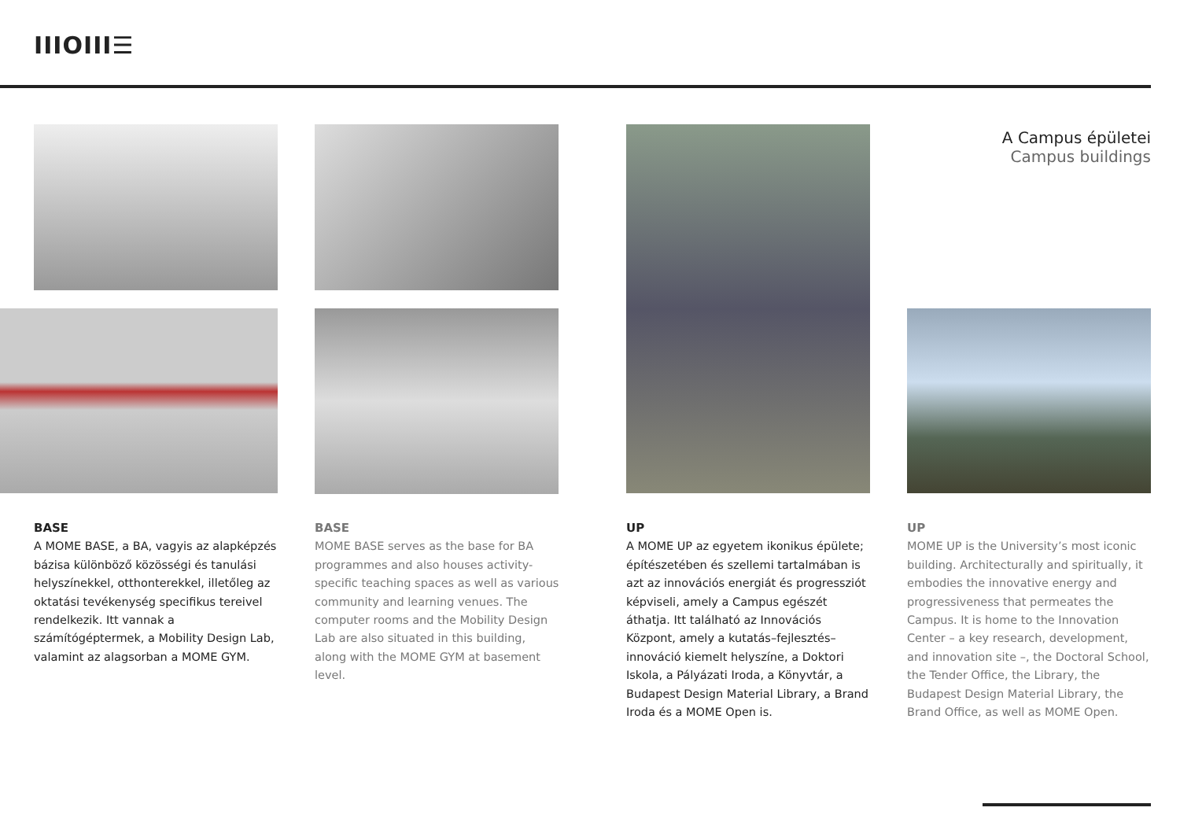IIIOIII☰
A Campus épületei
Campus buildings
BASE
A MOME BASE, a BA, vagyis az alapképzés bázisa különböző közösségi és tanulási helyszínekkel, otthonterekkel, illetőleg az oktatási tevékenység specifikus tereivel rendelkezik. Itt vannak a számítógéptermek, a Mobility Design Lab, valamint az alagsorban a MOME GYM.
BASE
MOME BASE serves as the base for BA programmes and also houses activity-specific teaching spaces as well as various community and learning venues. The computer rooms and the Mobility Design Lab are also situated in this building, along with the MOME GYM at basement level.
UP
A MOME UP az egyetem ikonikus épülete; építészetében és szellemi tartalmában is azt az innovációs energiát és progressziót képviseli, amely a Campus egészét áthatja. Itt található az Innovációs Központ, amely a kutatás–fejlesztés–innováció kiemelt helyszíne, a Doktori Iskola, a Pályázati Iroda, a Könyvtár, a Budapest Design Material Library, a Brand Iroda és a MOME Open is.
UP
MOME UP is the University’s most iconic building. Architecturally and spiritually, it embodies the innovative energy and progressiveness that permeates the Campus. It is home to the Innovation Center – a key research, development, and innovation site –, the Doctoral School, the Tender Office, the Library, the Budapest Design Material Library, the Brand Office, as well as MOME Open.